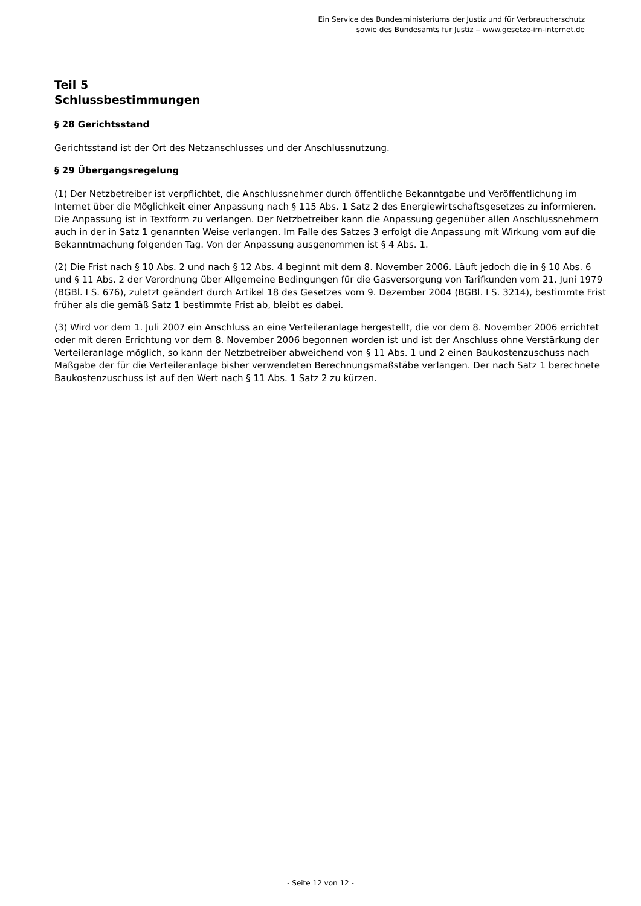Ein Service des Bundesministeriums der Justiz und für Verbraucherschutz
sowie des Bundesamts für Justiz ‒ www.gesetze-im-internet.de
Teil 5
Schlussbestimmungen
§ 28 Gerichtsstand
Gerichtsstand ist der Ort des Netzanschlusses und der Anschlussnutzung.
§ 29 Übergangsregelung
(1) Der Netzbetreiber ist verpflichtet, die Anschlussnehmer durch öffentliche Bekanntgabe und Veröffentlichung im Internet über die Möglichkeit einer Anpassung nach § 115 Abs. 1 Satz 2 des Energiewirtschaftsgesetzes zu informieren. Die Anpassung ist in Textform zu verlangen. Der Netzbetreiber kann die Anpassung gegenüber allen Anschlussnehmern auch in der in Satz 1 genannten Weise verlangen. Im Falle des Satzes 3 erfolgt die Anpassung mit Wirkung vom auf die Bekanntmachung folgenden Tag. Von der Anpassung ausgenommen ist § 4 Abs. 1.
(2) Die Frist nach § 10 Abs. 2 und nach § 12 Abs. 4 beginnt mit dem 8. November 2006. Läuft jedoch die in § 10 Abs. 6 und § 11 Abs. 2 der Verordnung über Allgemeine Bedingungen für die Gasversorgung von Tarifkunden vom 21. Juni 1979 (BGBl. I S. 676), zuletzt geändert durch Artikel 18 des Gesetzes vom 9. Dezember 2004 (BGBl. I S. 3214), bestimmte Frist früher als die gemäß Satz 1 bestimmte Frist ab, bleibt es dabei.
(3) Wird vor dem 1. Juli 2007 ein Anschluss an eine Verteileranlage hergestellt, die vor dem 8. November 2006 errichtet oder mit deren Errichtung vor dem 8. November 2006 begonnen worden ist und ist der Anschluss ohne Verstärkung der Verteileranlage möglich, so kann der Netzbetreiber abweichend von § 11 Abs. 1 und 2 einen Baukostenzuschuss nach Maßgabe der für die Verteileranlage bisher verwendeten Berechnungsmaßstäbe verlangen. Der nach Satz 1 berechnete Baukostenzuschuss ist auf den Wert nach § 11 Abs. 1 Satz 2 zu kürzen.
- Seite 12 von 12 -